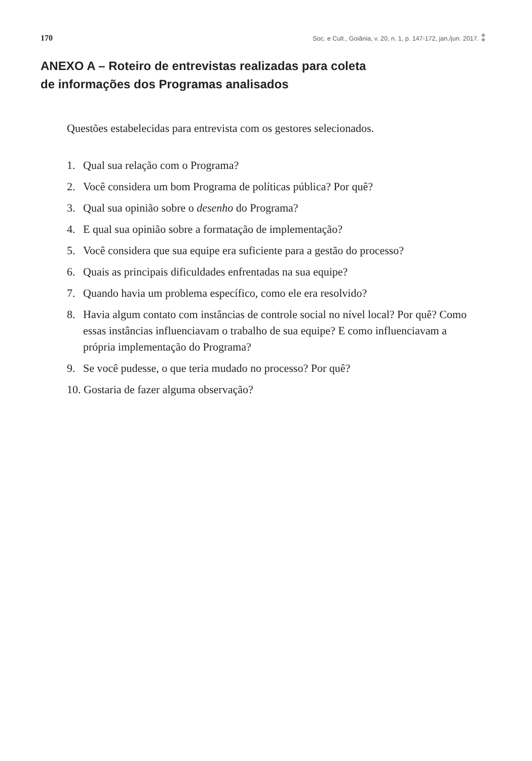170 Soc. e Cult., Goiânia, v. 20, n. 1, p. 147-172, jan./jun. 2017.
◆
◆
ANEXO A – Roteiro de entrevistas realizadas para coleta
de informações dos Programas analisados
Questões estabelecidas para entrevista com os gestores selecionados.
1. Qual sua relação com o Programa?
2. Você considera um bom Programa de políticas pública? Por quê?
3. Qual sua opinião sobre o desenho do Programa?
4. E qual sua opinião sobre a formatação de implementação?
5. Você considera que sua equipe era suficiente para a gestão do processo?
6. Quais as principais dificuldades enfrentadas na sua equipe?
7. Quando havia um problema específico, como ele era resolvido?
8. Havia algum contato com instâncias de controle social no nível local? Por quê? Como essas instâncias influenciavam o trabalho de sua equipe? E como influenciavam a própria implementação do Programa?
9. Se você pudesse, o que teria mudado no processo? Por quê?
10. Gostaria de fazer alguma observação?